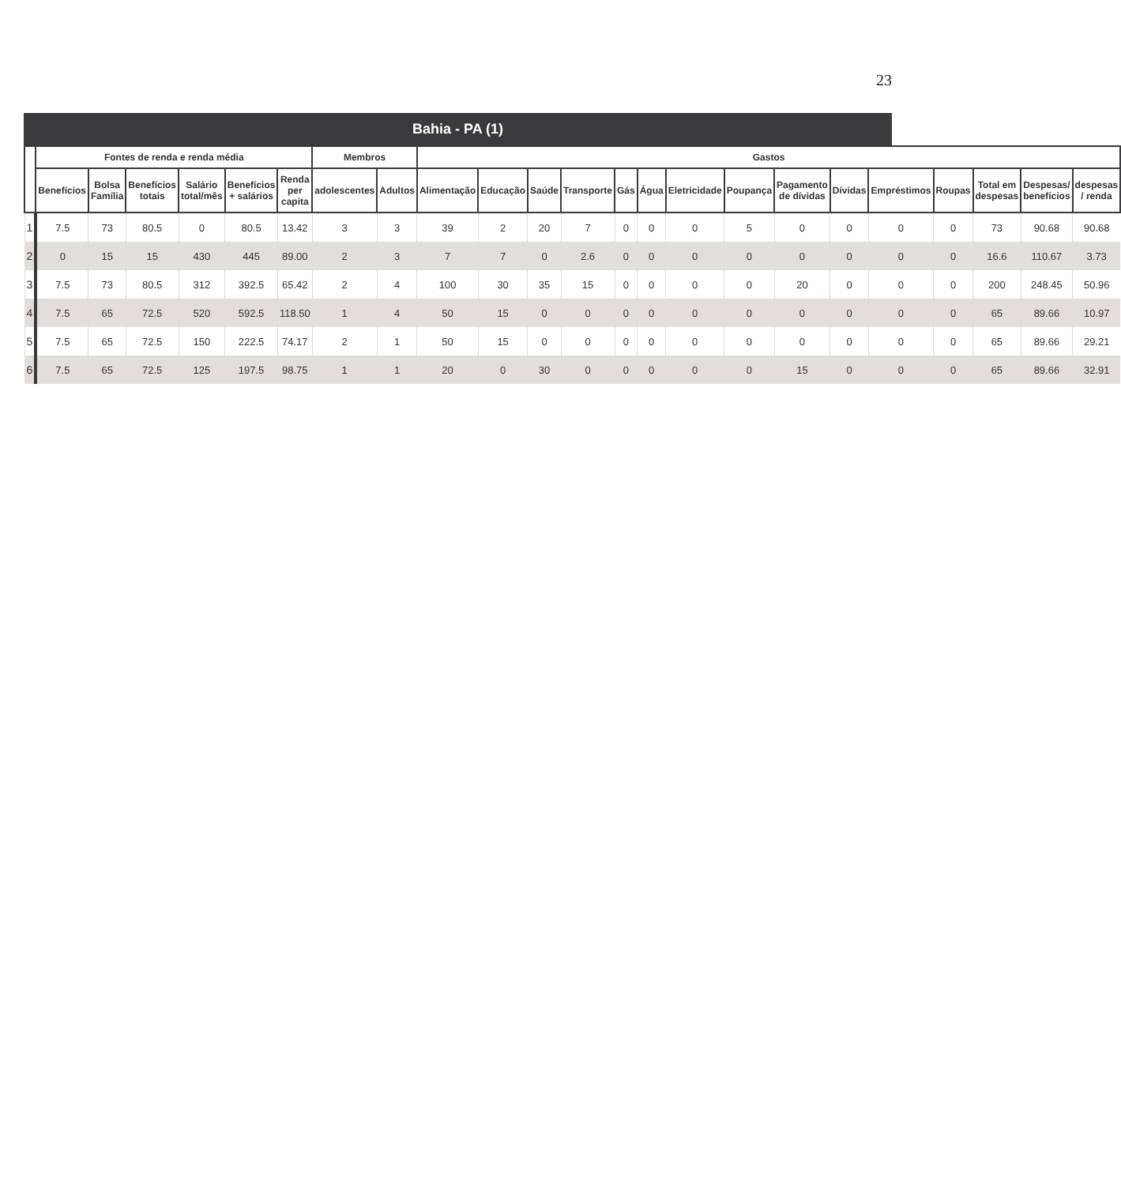23
Bahia - PA (1)
| | Fontes de renda e renda média | | | | | | Membros | | Gastos | | | | | | | | | | | | | | |
| --- | --- | --- | --- | --- | --- | --- | --- | --- | --- | --- | --- | --- | --- | --- | --- | --- | --- | --- | --- | --- | --- | --- | --- |
| | Benefícios | Bolsa Família | Benefícios totais | Salário total/mês | Benefícios + salários | Renda per capita | adolescentes | Adultos | Alimentação | Educação | Saúde | Transporte | Gás | Água | Eletricidade | Poupança | Pagamento de dívidas | Dívidas | Empréstimos | Roupas | Total em despesas | Despesas/ benefícios | despesas / renda |
| 1 | 7.5 | 73 | 80.5 | 0 | 80.5 | 13.42 | 3 | 3 | 39 | 2 | 20 | 7 | 0 | 0 | 0 | 5 | 0 | 0 | 0 | 0 | 73 | 90.68 | 90.68 |
| 2 | 0 | 15 | 15 | 430 | 445 | 89.00 | 2 | 3 | 7 | 7 | 0 | 2.6 | 0 | 0 | 0 | 0 | 0 | 0 | 0 | 0 | 16.6 | 110.67 | 3.73 |
| 3 | 7.5 | 73 | 80.5 | 312 | 392.5 | 65.42 | 2 | 4 | 100 | 30 | 35 | 15 | 0 | 0 | 0 | 0 | 20 | 0 | 0 | 0 | 200 | 248.45 | 50.96 |
| 4 | 7.5 | 65 | 72.5 | 520 | 592.5 | 118.50 | 1 | 4 | 50 | 15 | 0 | 0 | 0 | 0 | 0 | 0 | 0 | 0 | 0 | 0 | 65 | 89.66 | 10.97 |
| 5 | 7.5 | 65 | 72.5 | 150 | 222.5 | 74.17 | 2 | 1 | 50 | 15 | 0 | 0 | 0 | 0 | 0 | 0 | 0 | 0 | 0 | 0 | 65 | 89.66 | 29.21 |
| 6 | 7.5 | 65 | 72.5 | 125 | 197.5 | 98.75 | 1 | 1 | 20 | 0 | 30 | 0 | 0 | 0 | 0 | 0 | 15 | 0 | 0 | 0 | 65 | 89.66 | 32.91 |